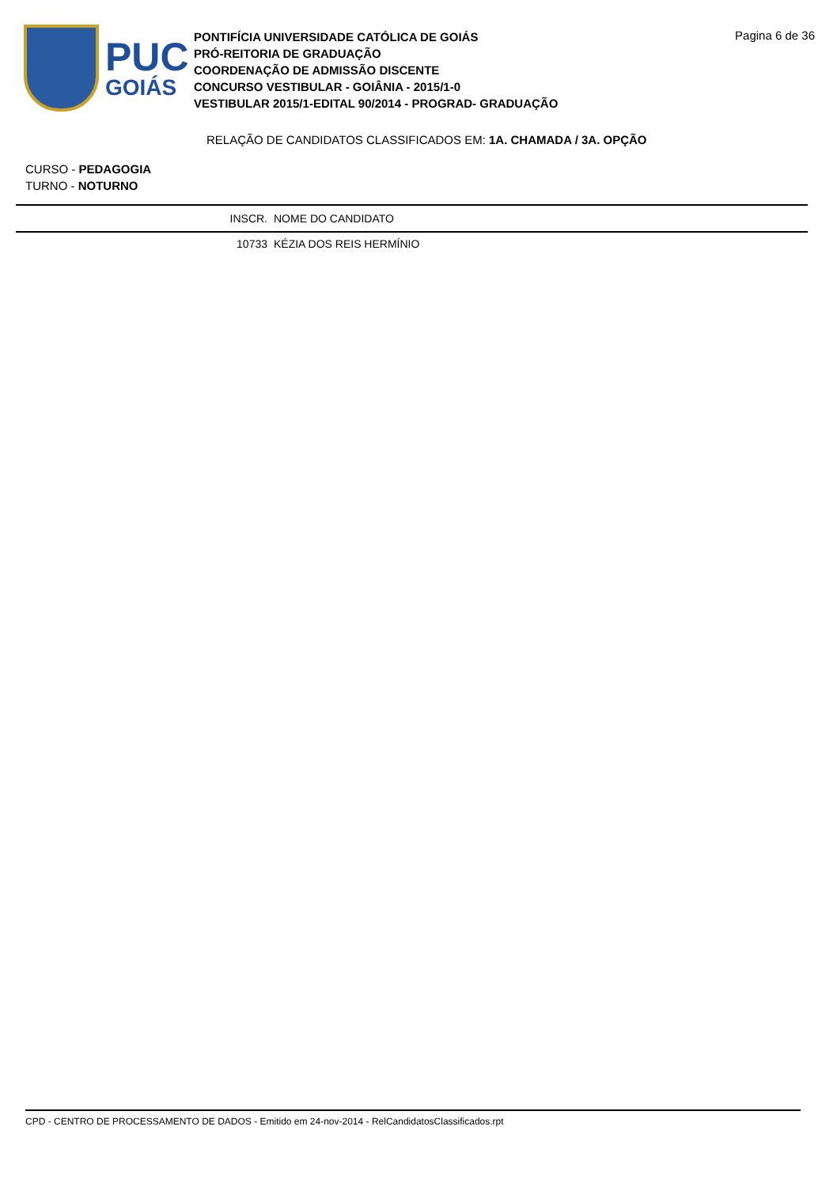PUC
GOIÁS
PONTIFÍCIA UNIVERSIDADE CATÓLICA DE GOIÁS
PRÓ-REITORIA DE GRADUAÇÃO
COORDENAÇÃO DE ADMISSÃO DISCENTE
CONCURSO VESTIBULAR - GOIÂNIA - 2015/1-0
VESTIBULAR 2015/1-EDITAL 90/2014 - PROGRAD- GRADUAÇÃO
Pagina 6 de 36
RELAÇÃO DE CANDIDATOS CLASSIFICADOS EM: 1A. CHAMADA / 3A. OPÇÃO
CURSO - PEDAGOGIA
TURNO - NOTURNO
| | INSCR. | NOME DO CANDIDATO |
| --- | --- | --- |
| | 10733 | KÉZIA DOS REIS HERMÍNIO |
CPD - CENTRO DE PROCESSAMENTO DE DADOS - Emitido em 24-nov-2014 - RelCandidatosClassificados.rpt